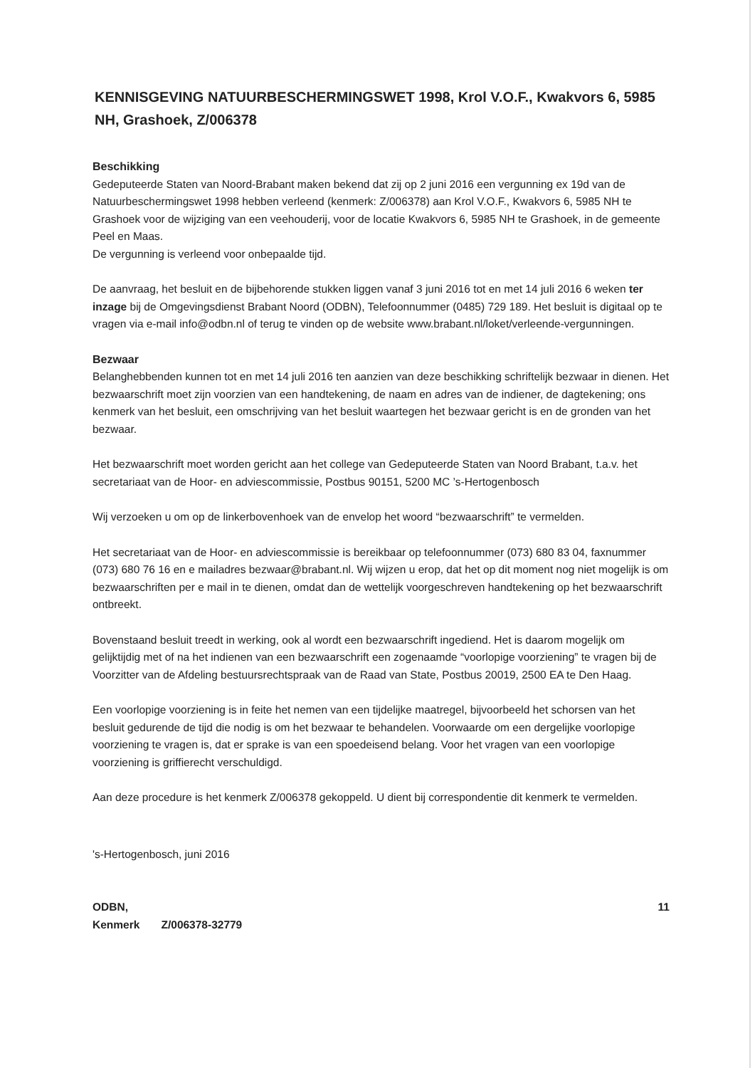KENNISGEVING NATUURBESCHERMINGSWET 1998, Krol V.O.F., Kwakvors 6, 5985 NH, Grashoek, Z/006378
Beschikking
Gedeputeerde Staten van Noord-Brabant maken bekend dat zij op 2 juni 2016 een vergunning ex 19d van de Natuurbeschermingswet 1998 hebben verleend (kenmerk: Z/006378) aan Krol V.O.F., Kwakvors 6, 5985 NH te Grashoek voor de wijziging van een veehouderij, voor de locatie Kwakvors 6, 5985 NH te Grashoek, in de gemeente Peel en Maas.
De vergunning is verleend voor onbepaalde tijd.
De aanvraag, het besluit en de bijbehorende stukken liggen vanaf 3 juni 2016 tot en met 14 juli 2016 6 weken ter inzage bij de Omgevingsdienst Brabant Noord (ODBN), Telefoonnummer (0485) 729 189. Het besluit is digitaal op te vragen via e-mail info@odbn.nl of terug te vinden op de website www.brabant.nl/loket/verleende-vergunningen.
Bezwaar
Belanghebbenden kunnen tot en met 14 juli 2016 ten aanzien van deze beschikking schriftelijk bezwaar in dienen. Het bezwaarschrift moet zijn voorzien van een handtekening, de naam en adres van de indiener, de dagtekening; ons kenmerk van het besluit, een omschrijving van het besluit waartegen het bezwaar gericht is en de gronden van het bezwaar.
Het bezwaarschrift moet worden gericht aan het college van Gedeputeerde Staten van Noord Brabant, t.a.v. het secretariaat van de Hoor- en adviescommissie, Postbus 90151, 5200 MC ’s-Hertogenbosch
Wij verzoeken u om op de linkerbovenhoek van de envelop het woord “bezwaarschrift” te vermelden.
Het secretariaat van de Hoor- en adviescommissie is bereikbaar op telefoonnummer (073) 680 83 04, faxnummer (073) 680 76 16 en e mailadres bezwaar@brabant.nl. Wij wijzen u erop, dat het op dit moment nog niet mogelijk is om bezwaarschriften per e mail in te dienen, omdat dan de wettelijk voorgeschreven handtekening op het bezwaarschrift ontbreekt.
Bovenstaand besluit treedt in werking, ook al wordt een bezwaarschrift ingediend. Het is daarom mogelijk om gelijktijdig met of na het indienen van een bezwaarschrift een zogenaamde “voorlopige voorziening” te vragen bij de Voorzitter van de Afdeling bestuursrechtspraak van de Raad van State, Postbus 20019, 2500 EA te Den Haag.
Een voorlopige voorziening is in feite het nemen van een tijdelijke maatregel, bijvoorbeeld het schorsen van het besluit gedurende de tijd die nodig is om het bezwaar te behandelen. Voorwaarde om een dergelijke voorlopige voorziening te vragen is, dat er sprake is van een spoedeisend belang. Voor het vragen van een voorlopige voorziening is griffierecht verschuldigd.
Aan deze procedure is het kenmerk Z/006378 gekoppeld. U dient bij correspondentie dit kenmerk te vermelden.
's-Hertogenbosch, juni 2016
ODBN,
Kenmerk Z/006378-32779
11